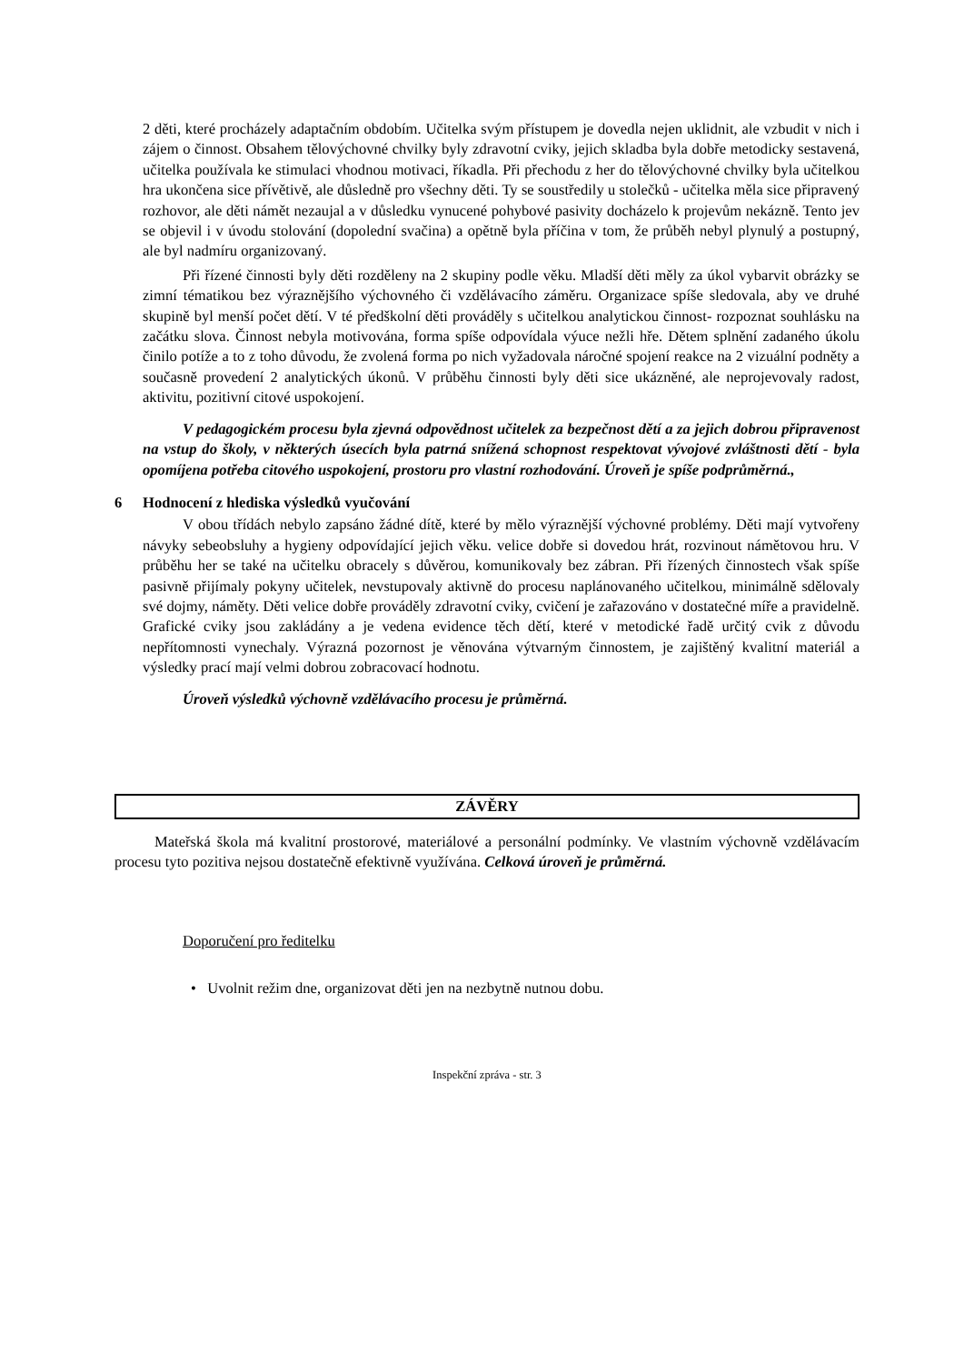2 děti, které procházely adaptačním obdobím. Učitelka svým přístupem je dovedla nejen uklidnit, ale vzbudit v nich i zájem o činnost. Obsahem tělovýchovné chvilky byly zdravotní cviky, jejich skladba byla dobře metodicky sestavená, učitelka používala ke stimulaci vhodnou motivaci, říkadla. Při přechodu z her do tělovýchovné chvilky byla učitelkou hra ukončena sice přívětivě, ale důsledně pro všechny děti. Ty se soustředily u stolečků - učitelka měla sice připravený rozhovor, ale děti námět nezaujal a v důsledku vynucené pohybové pasivity docházelo k projevům nekázně. Tento jev se objevil i v úvodu stolování (dopolední svačina) a opětně byla příčina v tom, že průběh nebyl plynulý a postupný, ale byl nadmíru organizovaný.
Při řízené činnosti byly děti rozděleny na 2 skupiny podle věku. Mladší děti měly za úkol vybarvit obrázky se zimní tématikou bez výraznějšího výchovného či vzdělávacího záměru. Organizace spíše sledovala, aby ve druhé skupině byl menší počet dětí. V té předškolní děti prováděly s učitelkou analytickou činnost- rozpoznat souhlásku na začátku slova. Činnost nebyla motivována, forma spíše odpovídala výuce nežli hře. Dětem splnění zadaného úkolu činilo potíže a to z toho důvodu, že zvolená forma po nich vyžadovala náročné spojení reakce na 2 vizuální podněty a současně provedení 2 analytických úkonů. V průběhu činnosti byly děti sice ukázněné, ale neprojevovaly radost, aktivitu, pozitivní citové uspokojení.
V pedagogickém procesu byla zjevná odpovědnost učitelek za bezpečnost dětí a za jejich dobrou připravenost na vstup do školy, v některých úsecích byla patrná snížená schopnost respektovat vývojové zvláštnosti dětí - byla opomíjena potřeba citového uspokojení, prostoru pro vlastní rozhodování. Úroveň je spíše podprůměrná.,
6 Hodnocení z hlediska výsledků vyučování
V obou třídách nebylo zapsáno žádné dítě, které by mělo výraznější výchovné problémy. Děti mají vytvořeny návyky sebeobsluhy a hygieny odpovídající jejich věku. velice dobře si dovedou hrát, rozvinout námětovou hru. V průběhu her se také na učitelku obracely s důvěrou, komunikovaly bez zábran. Při řízených činnostech však spíše pasivně přijímaly pokyny učitelek, nevstupovaly aktivně do procesu naplánovaného učitelkou, minimálně sdělovaly své dojmy, náměty. Děti velice dobře prováděly zdravotní cviky, cvičení je zařazováno v dostatečné míře a pravidelně. Grafické cviky jsou zakládány a je vedena evidence těch dětí, které v metodické řadě určitý cvik z důvodu nepřítomnosti vynechaly. Výrazná pozornost je věnována výtvarným činnostem, je zajištěný kvalitní materiál a výsledky prací mají velmi dobrou zobracovací hodnotu.
Úroveň výsledků výchovně vzdělávacího procesu je průměrná.
ZÁVĚRY
Mateřská škola má kvalitní prostorové, materiálové a personální podmínky. Ve vlastním výchovně vzdělávacím procesu tyto pozitiva nejsou dostatečně efektivně využívána. Celková úroveň je průměrná.
Doporučení pro ředitelku
• Uvolnit režim dne, organizovat děti jen na nezbytně nutnou dobu.
Inspekční zpráva - str. 3